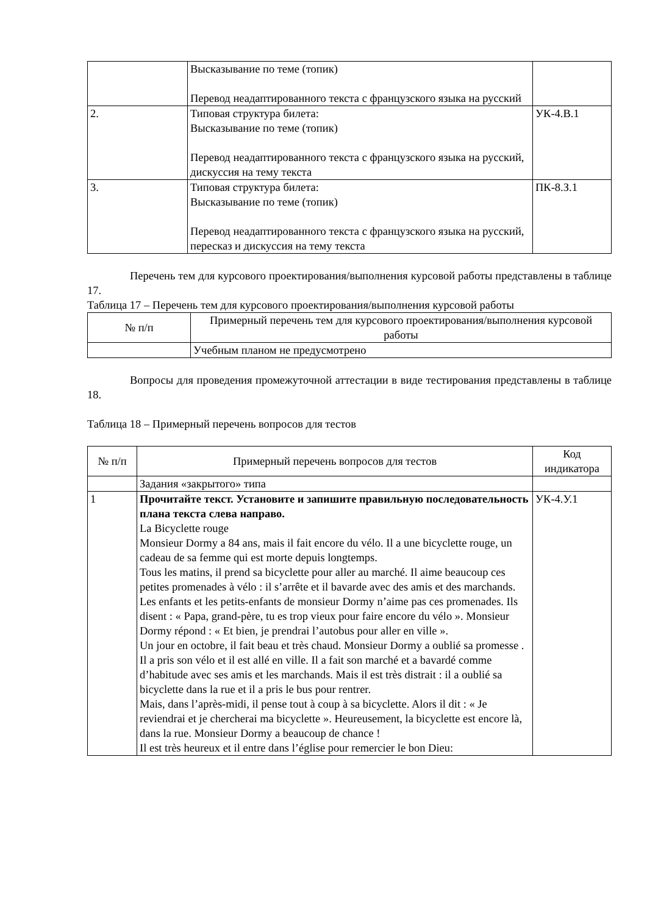| | Высказывание по теме (топик) Перевод неадаптированного текста с французского языка на русский | |
| 2. | Типовая структура билета: Высказывание по теме (топик) Перевод неадаптированного текста с французского языка на русский, дискуссия на тему текста | УК-4.В.1 |
| 3. | Типовая структура билета: Высказывание по теме (топик) Перевод неадаптированного текста с французского языка на русский, пересказ и дискуссия на тему текста | ПК-8.З.1 |
Перечень тем для курсового проектирования/выполнения курсовой работы представлены в таблице 17.
Таблица 17 – Перечень тем для курсового проектирования/выполнения курсовой работы
| № п/п | Примерный перечень тем для курсового проектирования/выполнения курсовой работы |
| --- | --- |
| | Учебным планом не предусмотрено |
Вопросы для проведения промежуточной аттестации в виде тестирования представлены в таблице 18.
Таблица 18 – Примерный перечень вопросов для тестов
| № п/п | Примерный перечень вопросов для тестов | Код индикатора |
| --- | --- | --- |
| | Задания «закрытого» типа | |
| 1 | Прочитайте текст. Установите и запишите правильную последовательность плана текста слева направо. La Bicyclette rouge Monsieur Dormy a 84 ans, mais il fait encore du vélo. Il a une bicyclette rouge, un cadeau de sa femme qui est morte depuis longtemps. Tous les matins, il prend sa bicyclette pour aller au marché. Il aime beaucoup ces petites promenades à vélo : il s’arrête et il bavarde avec des amis et des marchands. Les enfants et les petits-enfants de monsieur Dormy n’aime pas ces promenades. Ils disent : « Papa, grand-père, tu es trop vieux pour faire encore du vélo ». Monsieur Dormy répond : « Et bien, je prendrai l’autobus pour aller en ville ». Un jour en octobre, il fait beau et très chaud. Monsieur Dormy a oublié sa promesse . Il a pris son vélo et il est allé en ville. Il a fait son marché et a bavardé comme d’habitude avec ses amis et les marchands. Mais il est très distrait : il a oublié sa bicyclette dans la rue et il a pris le bus pour rentrer. Mais, dans l’après-midi, il pense tout à coup à sa bicyclette. Alors il dit : « Je reviendrai et je chercherai ma bicyclette ». Heureusement, la bicyclette est encore là, dans la rue. Monsieur Dormy a beaucoup de chance ! Il est très heureux et il entre dans l’église pour remercier le bon Dieu: | УК-4.У.1 |